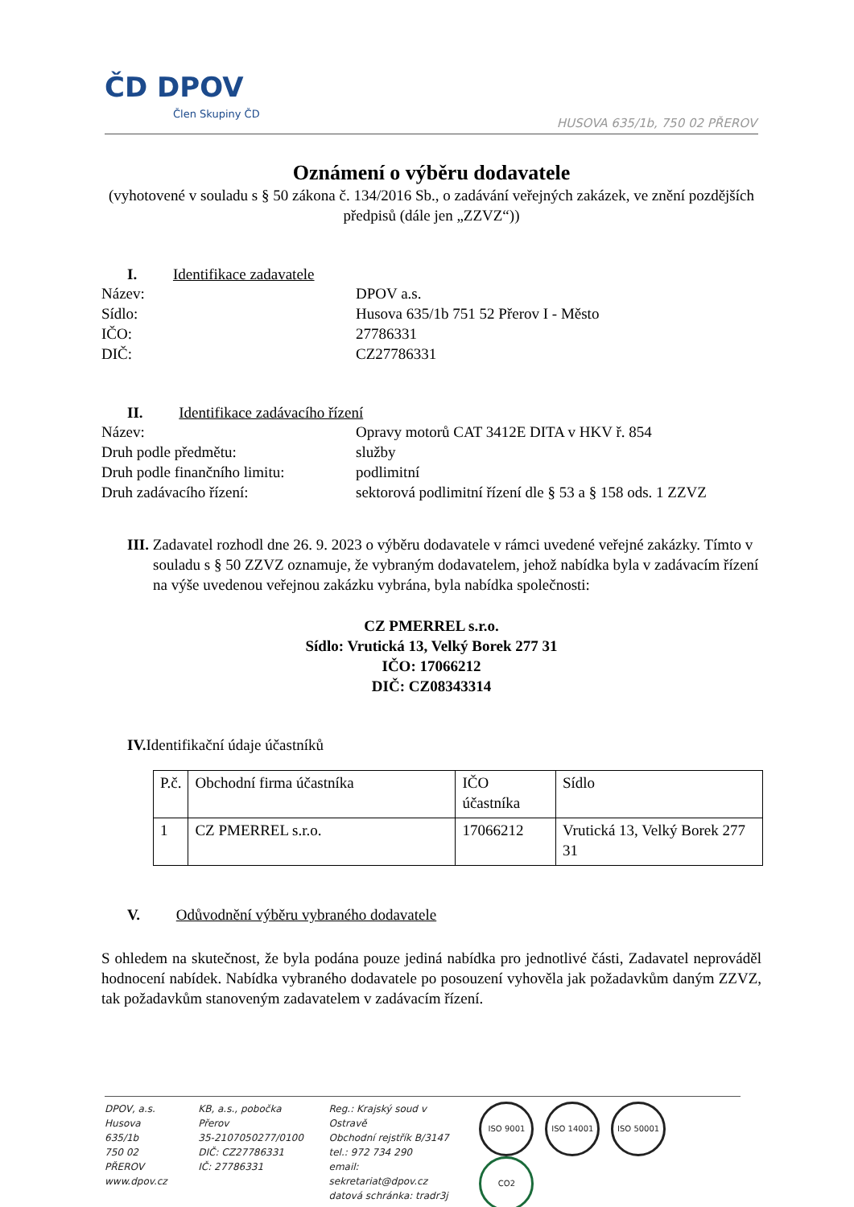ČD DPOV
Člen Skupiny ČD
HUSOVA 635/1b, 750 02 PŘEROV
Oznámení o výběru dodavatele
(vyhotovené v souladu s § 50 zákona č. 134/2016 Sb., o zadávání veřejných zakázek, ve znění pozdějších předpisů (dále jen „ZZVZ“))
I. Identifikace zadavatele
Název: DPOV a.s.
Sídlo: Husova 635/1b 751 52 Přerov I - Město
IČO: 27786331
DIČ: CZ27786331
II. Identifikace zadávacího řízení
Název: Opravy motorů CAT 3412E DITA v HKV ř. 854
Druh podle předmětu: služby
Druh podle finančního limitu: podlimitní
Druh zadávacího řízení: sektorová podlimitní řízení dle § 53 a § 158 ods. 1 ZZVZ
III. Zadavatel rozhodl dne 26. 9. 2023 o výběru dodavatele v rámci uvedené veřejné zakázky. Tímto v souladu s § 50 ZZVZ oznamuje, že vybraným dodavatelem, jehož nabídka byla v zadávacím řízení na výše uvedenou veřejnou zakázku vybrána, byla nabídka společnosti:
CZ PMERREL s.r.o.
Sídlo: Vrutická 13, Velký Borek 277 31
IČO: 17066212
DIČ: CZ08343314
IV. Identifikační údaje účastníků
| P.č. | Obchodní firma účastníka | IČO účastníka | Sídlo |
| 1 | CZ PMERREL s.r.o. | 17066212 | Vrutická 13, Velký Borek 277 31 |
V. Odůvodnění výběru vybraného dodavatele
S ohledem na skutečnost, že byla podána pouze jediná nabídka pro jednotlivé části, Zadavatel neprováděl hodnocení nabídek. Nabídka vybraného dodavatele po posouzení vyhověla jak požadavkům daným ZZVZ, tak požadavkům stanoveným zadavatelem v zadávacím řízení.
DPOV, a.s.
Husova 635/1b
750 02 PŘEROV
www.dpov.cz
KB, a.s., pobočka Přerov
35-2107050277/0100
DIČ: CZ27786331
IČ: 27786331
Reg.: Krajský soud v Ostravě
Obchodní rejstřík B/3147
tel.: 972 734 290
email: sekretariat@dpov.cz
datová schránka: tradr3j
ISO 9001 ISO 14001 ISO 50001 CO2